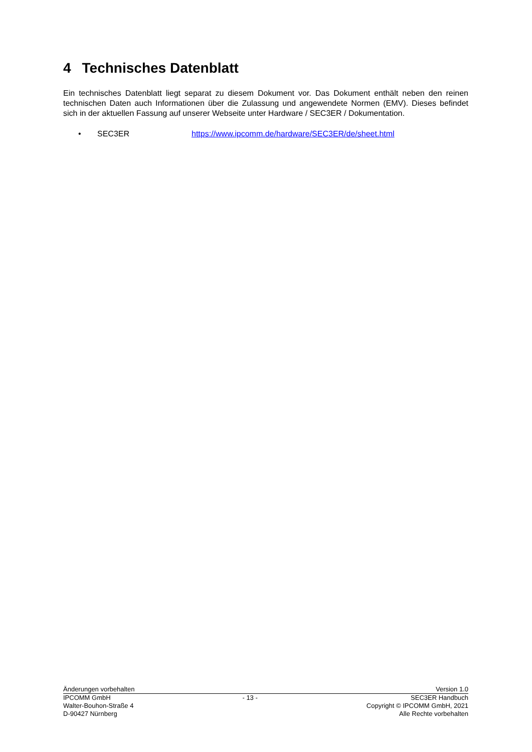4 Technisches Datenblatt
Ein technisches Datenblatt liegt separat zu diesem Dokument vor. Das Dokument enthält neben den reinen technischen Daten auch Informationen über die Zulassung und angewendete Normen (EMV). Dieses befindet sich in der aktuellen Fassung auf unserer Webseite unter Hardware / SEC3ER / Dokumentation.
• SEC3ER https://www.ipcomm.de/hardware/SEC3ER/de/sheet.html
Änderungen vorbehalten Version 1.0
IPCOMM GmbH
Walter-Bouhon-Straße 4
D-90427 Nürnberg
- 13 - SEC3ER Handbuch
Copyright © IPCOMM GmbH, 2021
Alle Rechte vorbehalten